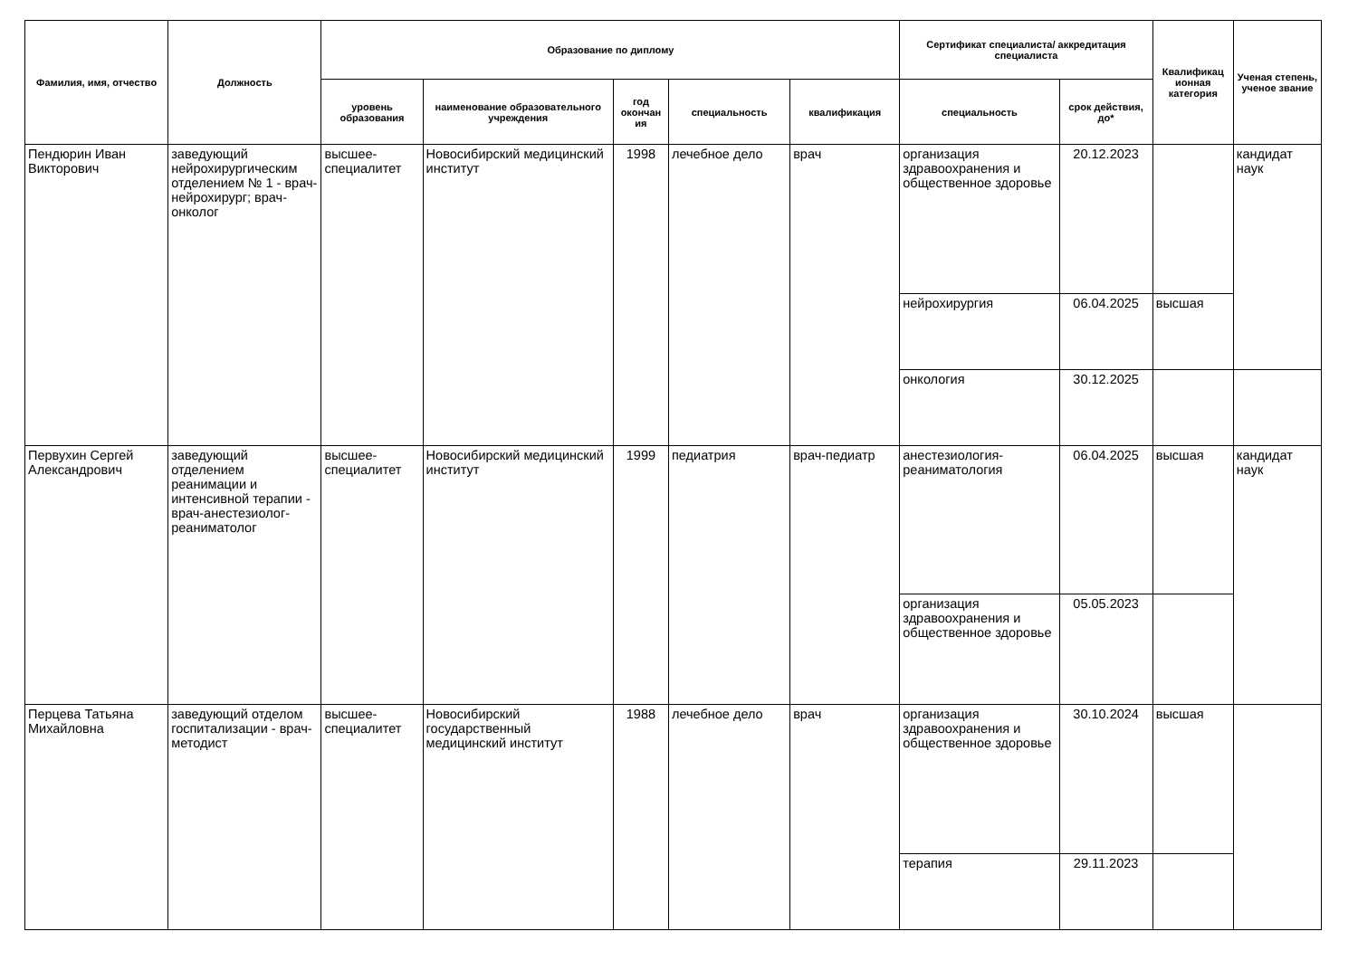| Фамилия, имя, отчество | Должность | Образование по диплому | | | | | Сертификат специалиста/ аккредитация специалиста | | Квалификац ионная категория | Ученая степень, ученое звание |
| --- | --- | --- | --- | --- | --- | --- | --- | --- | --- | --- |
| | | уровень образования | наименование образовательного учреждения | год окончан ия | специальность | квалификация | специальность | срок действия, до* | | |
| Пендюрин Иван Викторович | заведующий нейрохирургическим отделением № 1 - врач-нейрохирург; врач-онколог | высшее-специалитет | Новосибирский медицинский институт | 1998 | лечебное дело | врач | организация здравоохранения и общественное здоровье | 20.12.2023 | | кандидат наук |
| | | | | | | | нейрохирургия | 06.04.2025 | высшая | |
| | | | | | | | онкология | 30.12.2025 | | |
| Первухин Сергей Александрович | заведующий отделением реанимации и интенсивной терапии - врач-анестезиолог-реаниматолог | высшее-специалитет | Новосибирский медицинский институт | 1999 | педиатрия | врач-педиатр | анестезиология-реаниматология | 06.04.2025 | высшая | кандидат наук |
| | | | | | | | организация здравоохранения и общественное здоровье | 05.05.2023 | | |
| Перцева Татьяна Михайловна | заведующий отделом госпитализации - врач-методист | высшее-специалитет | Новосибирский государственный медицинский институт | 1988 | лечебное дело | врач | организация здравоохранения и общественное здоровье | 30.10.2024 | высшая | |
| | | | | | | | терапия | 29.11.2023 | | |